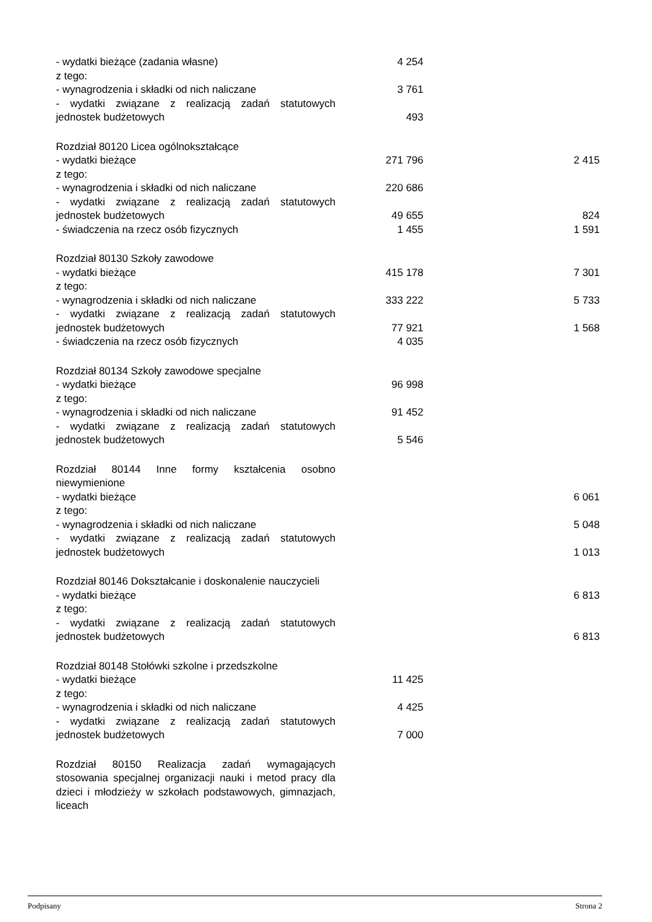| - wydatki bieżące (zadania własne) | 4 254 | |
| z tego: | | |
| - wynagrodzenia i składki od nich naliczane | 3 761 | |
| - wydatki związane z realizacją zadań statutowych jednostek budżetowych | 493 | |
| Rozdział 80120 Licea ogólnokształcące | | |
| - wydatki bieżące | 271 796 | 2 415 |
| z tego: | | |
| - wynagrodzenia i składki od nich naliczane | 220 686 | |
| - wydatki związane z realizacją zadań statutowych jednostek budżetowych | 49 655 | 824 |
| - świadczenia na rzecz osób fizycznych | 1 455 | 1 591 |
| Rozdział 80130 Szkoły zawodowe | | |
| - wydatki bieżące | 415 178 | 7 301 |
| z tego: | | |
| - wynagrodzenia i składki od nich naliczane | 333 222 | 5 733 |
| - wydatki związane z realizacją zadań statutowych jednostek budżetowych | 77 921 | 1 568 |
| - świadczenia na rzecz osób fizycznych | 4 035 | |
| Rozdział 80134 Szkoły zawodowe specjalne | | |
| - wydatki bieżące | 96 998 | |
| z tego: | | |
| - wynagrodzenia i składki od nich naliczane | 91 452 | |
| - wydatki związane z realizacją zadań statutowych jednostek budżetowych | 5 546 | |
| Rozdział 80144 Inne formy kształcenia osobno niewymienione | | |
| - wydatki bieżące | | 6 061 |
| z tego: | | |
| - wynagrodzenia i składki od nich naliczane | | 5 048 |
| - wydatki związane z realizacją zadań statutowych jednostek budżetowych | | 1 013 |
| Rozdział 80146 Dokształcanie i doskonalenie nauczycieli | | |
| - wydatki bieżące | | 6 813 |
| z tego: | | |
| - wydatki związane z realizacją zadań statutowych jednostek budżetowych | | 6 813 |
| Rozdział 80148 Stołówki szkolne i przedszkolne | | |
| - wydatki bieżące | 11 425 | |
| z tego: | | |
| - wynagrodzenia i składki od nich naliczane | 4 425 | |
| - wydatki związane z realizacją zadań statutowych jednostek budżetowych | 7 000 | |
| Rozdział 80150 Realizacja zadań wymagających stosowania specjalnej organizacji nauki i metod pracy dla dzieci i młodzieży w szkołach podstawowych, gimnazjach, liceach | | |
Podpisany Strona 2